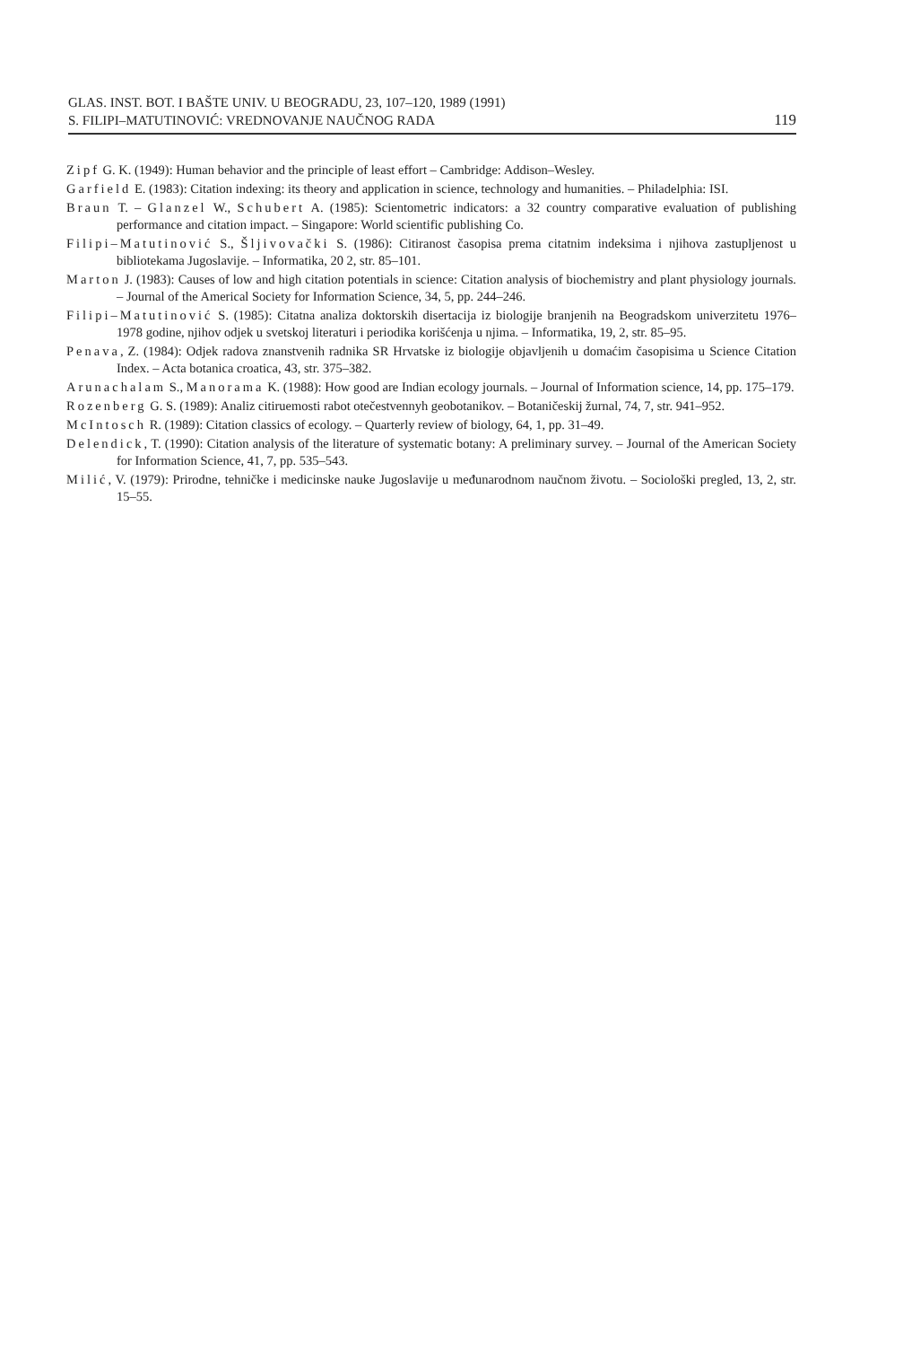GLAS. INST. BOT. I BAŠTE UNIV. U BEOGRADU, 23, 107–120, 1989 (1991)
S. FILIPI–MATUTINOVIĆ: VREDNOVANJE NAUČNOG RADA 119
Zipf G. K. (1949): Human behavior and the principle of least effort – Cambridge: Addison–Wesley.
Garfield E. (1983): Citation indexing: its theory and application in science, technology and humanities. – Philadelphia: ISI.
Braun T. – Glanzel W., Schubert A. (1985): Scientometric indicators: a 32 country comparative evaluation of publishing performance and citation impact. – Singapore: World scientific publishing Co.
Filipi–Matutinović S., Šljivovački S. (1986): Citiranost časopisa prema citatnim indeksima i njihova zastupljenost u bibliotekama Jugoslavije. – Informatika, 20 2, str. 85–101.
Marton J. (1983): Causes of low and high citation potentials in science: Citation analysis of biochemistry and plant physiology journals. – Journal of the Americal Society for Information Science, 34, 5, pp. 244–246.
Filipi–Matutinović S. (1985): Citatna analiza doktorskih disertacija iz biologije branjenih na Beogradskom univerzitetu 1976–1978 godine, njihov odjek u svetskoj literaturi i periodika korišćenja u njima. – Informatika, 19, 2, str. 85–95.
Penava, Z. (1984): Odjek radova znanstvenih radnika SR Hrvatske iz biologije objavljenih u domaćim časopisima u Science Citation Index. – Acta botanica croatica, 43, str. 375–382.
Arunachalam S., Manorama K. (1988): How good are Indian ecology journals. – Journal of Information science, 14, pp. 175–179.
Rozenberg G. S. (1989): Analiz citiruemosti rabot otečestvennyh geobotanikov. – Botaničeskij žurnal, 74, 7, str. 941–952.
McIntosch R. (1989): Citation classics of ecology. – Quarterly review of biology, 64, 1, pp. 31–49.
Delendick, T. (1990): Citation analysis of the literature of systematic botany: A preliminary survey. – Journal of the American Society for Information Science, 41, 7, pp. 535–543.
Milić, V. (1979): Prirodne, tehničke i medicinske nauke Jugoslavije u međunarodnom naučnom životu. – Sociološki pregled, 13, 2, str. 15–55.